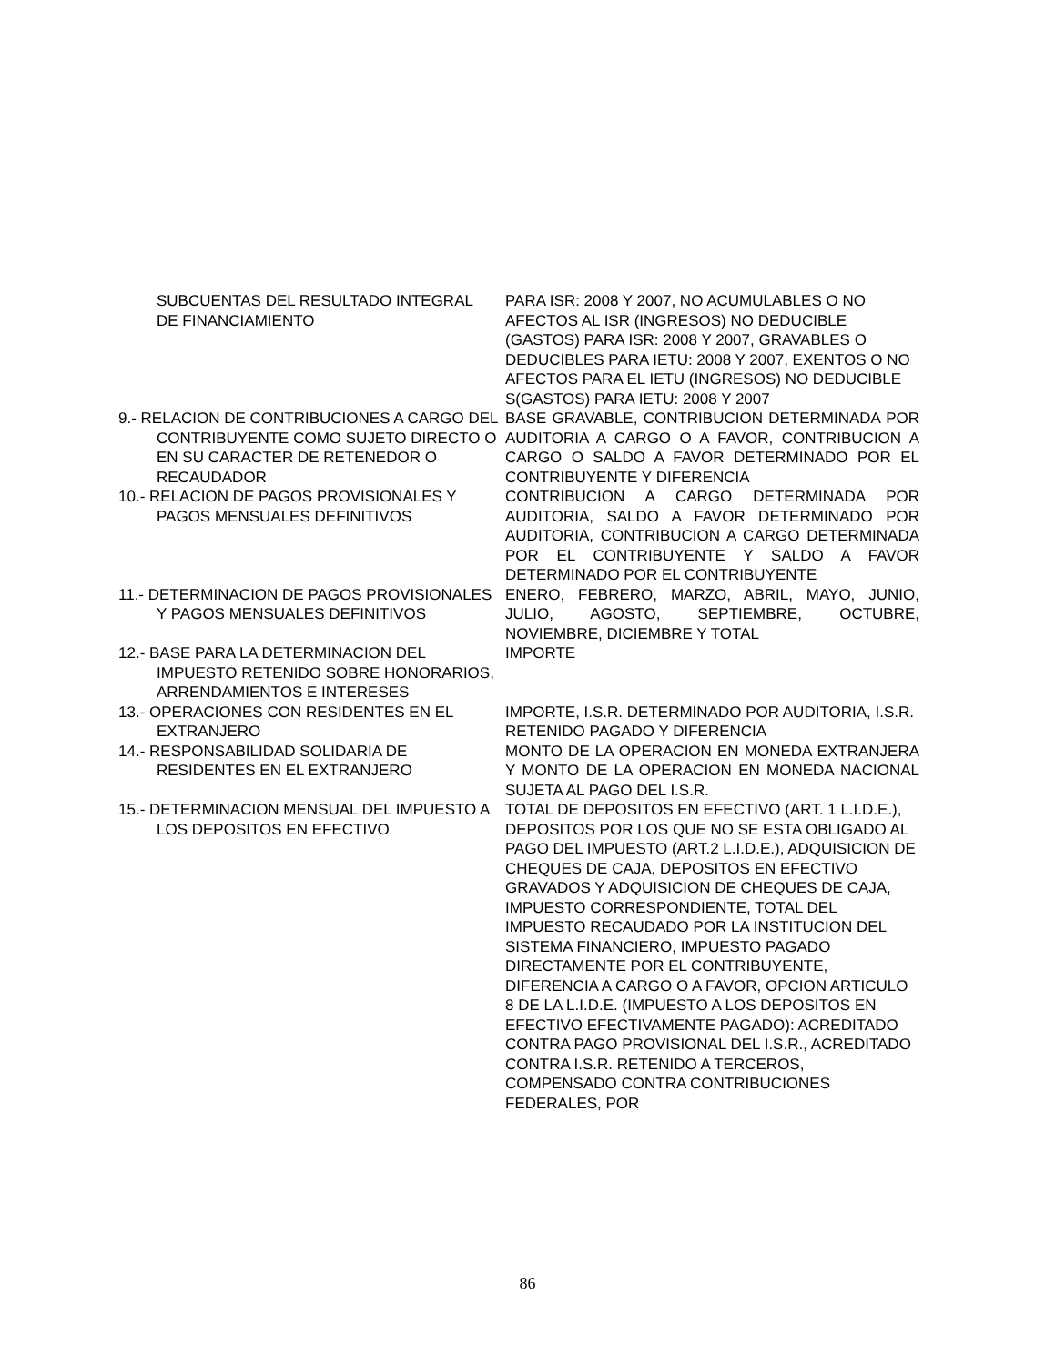| SUBCUENTAS DEL RESULTADO INTEGRAL DE FINANCIAMIENTO | PARA ISR: 2008 Y 2007, NO ACUMULABLES O NO AFECTOS AL ISR (INGRESOS) NO DEDUCIBLE (GASTOS) PARA ISR: 2008 Y 2007, GRAVABLES O DEDUCIBLES PARA IETU: 2008 Y 2007, EXENTOS O NO AFECTOS PARA EL IETU (INGRESOS) NO DEDUCIBLE S(GASTOS) PARA IETU: 2008 Y 2007 |
| 9.- RELACION DE CONTRIBUCIONES A CARGO DEL CONTRIBUYENTE COMO SUJETO DIRECTO O EN SU CARACTER DE RETENEDOR O RECAUDADOR | BASE GRAVABLE, CONTRIBUCION DETERMINADA POR AUDITORIA A CARGO O A FAVOR, CONTRIBUCION A CARGO O SALDO A FAVOR DETERMINADO POR EL CONTRIBUYENTE Y DIFERENCIA |
| 10.- RELACION DE PAGOS PROVISIONALES Y PAGOS MENSUALES DEFINITIVOS | CONTRIBUCION A CARGO DETERMINADA POR AUDITORIA, SALDO A FAVOR DETERMINADO POR AUDITORIA, CONTRIBUCION A CARGO DETERMINADA POR EL CONTRIBUYENTE Y SALDO A FAVOR DETERMINADO POR EL CONTRIBUYENTE |
| 11.- DETERMINACION DE PAGOS PROVISIONALES Y PAGOS MENSUALES DEFINITIVOS | ENERO, FEBRERO, MARZO, ABRIL, MAYO, JUNIO, JULIO, AGOSTO, SEPTIEMBRE, OCTUBRE, NOVIEMBRE, DICIEMBRE Y TOTAL |
| 12.- BASE PARA LA DETERMINACION DEL IMPUESTO RETENIDO SOBRE HONORARIOS, ARRENDAMIENTOS E INTERESES | IMPORTE |
| 13.- OPERACIONES CON RESIDENTES EN EL EXTRANJERO | IMPORTE, I.S.R. DETERMINADO POR AUDITORIA, I.S.R. RETENIDO PAGADO Y DIFERENCIA |
| 14.- RESPONSABILIDAD SOLIDARIA DE RESIDENTES EN EL EXTRANJERO | MONTO DE LA OPERACION EN MONEDA EXTRANJERA Y MONTO DE LA OPERACION EN MONEDA NACIONAL SUJETA AL PAGO DEL I.S.R. |
| 15.- DETERMINACION MENSUAL DEL IMPUESTO A LOS DEPOSITOS EN EFECTIVO | TOTAL DE DEPOSITOS EN EFECTIVO (ART. 1 L.I.D.E.), DEPOSITOS POR LOS QUE NO SE ESTA OBLIGADO AL PAGO DEL IMPUESTO (ART.2 L.I.D.E.), ADQUISICION DE CHEQUES DE CAJA, DEPOSITOS EN EFECTIVO GRAVADOS Y ADQUISICION DE CHEQUES DE CAJA, IMPUESTO CORRESPONDIENTE, TOTAL DEL IMPUESTO RECAUDADO POR LA INSTITUCION DEL SISTEMA FINANCIERO, IMPUESTO PAGADO DIRECTAMENTE POR EL CONTRIBUYENTE, DIFERENCIA A CARGO O A FAVOR, OPCION ARTICULO 8 DE LA L.I.D.E. (IMPUESTO A LOS DEPOSITOS EN EFECTIVO EFECTIVAMENTE PAGADO): ACREDITADO CONTRA PAGO PROVISIONAL DEL I.S.R., ACREDITADO CONTRA I.S.R. RETENIDO A TERCEROS, COMPENSADO CONTRA CONTRIBUCIONES FEDERALES, POR |
86